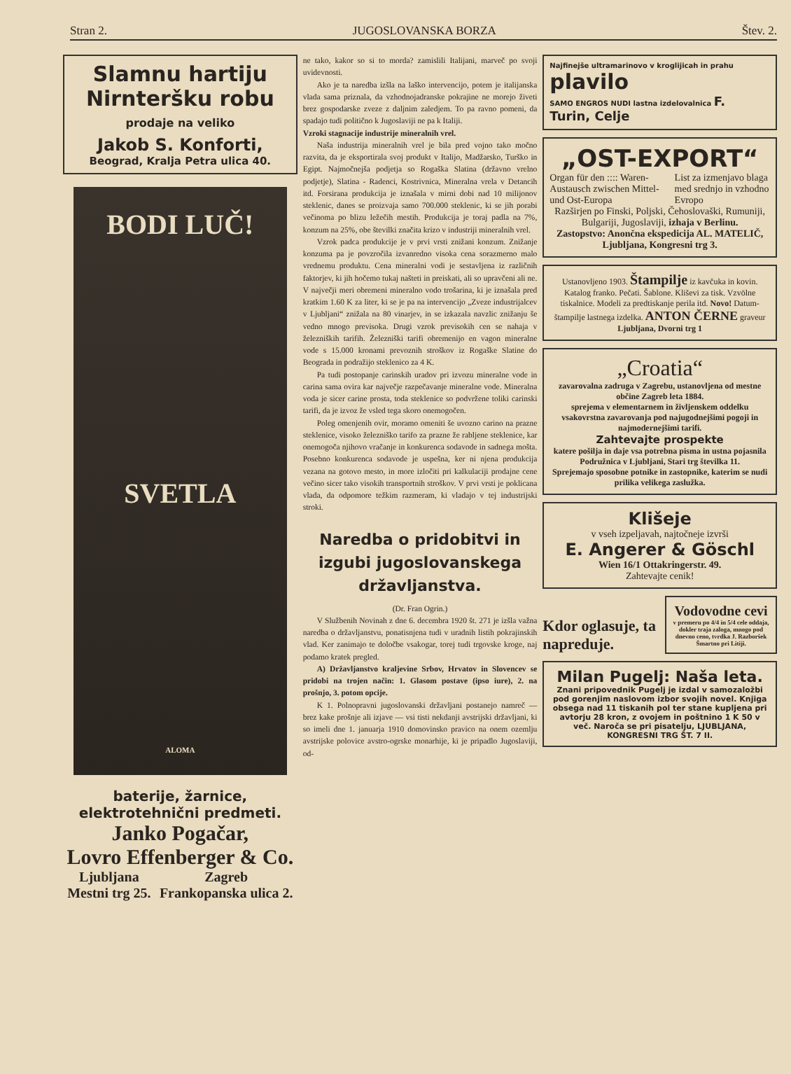Stran 2. JUGOSLOVANSKA BORZA Štev. 2.
Slamnu hartiju Nirnteršku robu
prodaje na veliko
Jakob S. Konforti,
Beograd, Kralja Petra ulica 40.
BODI LUČ!
SVETLA
ALOMA
baterije, žarnice, elektrotehnični predmeti.
Janko Pogačar,
Lovro Effenberger & Co.
Ljubljana
Mestni trg 25. Zagreb
Frankopanska ulica 2.
ne tako, kakor so si to morda? zamislili Italijani, marveč po svoji uvidevnosti.
Ako je ta naredba izšla na laško intervencijo, potem je italijanska vlada sama priznala, da vzhodnojadranske pokrajine ne morejo živeti brez gospodarske zveze z daljnim zaledjem. To pa ravno pomeni, da spadajo tudi politično k Jugoslaviji ne pa k Italiji.
Vzroki stagnacije industrije mineralnih vrel.
Naša industrija mineralnih vrel je bila pred vojno tako močno razvita, da je eksportirala svoj produkt v Italijo, Madžarsko, Turško in Egipt. Najmočnejša podjetja so Rogaška Slatina (državno vrelno podjetje), Slatina - Radenci, Kostrivnica, Mineralna vrela v Detancih itd. Forsirana produkcija je iznašala v mirni dobi nad 10 milijonov steklenic, danes se proizvaja samo 700.000 steklenic, ki se jih porabi večinoma po blizu ležečih mestih. Produkcija je toraj padla na 7%, konzum na 25%, obe številki značita krizo v industriji mineralnih vrel.
Vzrok padca produkcije je v prvi vrsti znižani konzum. Znižanje konzuma pa je povzročila izvanredno visoka cena sorazmerno malo vrednemu produktu. Cena mineralni vodi je sestavljena iz različnih faktorjev, ki jih hočemo tukaj našteti in preiskati, ali so upravčeni ali ne. V največji meri obremeni mineralno vodo trošarina, ki je iznašala pred kratkim 1.60 K za liter, ki se je pa na intervencijo „Zveze industrijalcev v Ljubljani“ znižala na 80 vinarjev, in se izkazala navzlic znižanju še vedno mnogo previsoka. Drugi vzrok previsokih cen se nahaja v železniških tarifih. Železniški tarifi obremenijo en vagon mineralne vode s 15.000 kronami prevoznih stroškov iz Rogaške Slatine do Beograda in podražijo steklenico za 4 K.
Pa tudi postopanje carinskih uradov pri izvozu mineralne vode in carina sama ovira kar največje razpečavanje mineralne vode. Mineralna voda je sicer carine prosta, toda steklenice so podvržene toliki carinski tarifi, da je izvoz že vsled tega skoro onemogočen.
Poleg omenjenih ovir, moramo omeniti še uvozno carino na prazne steklenice, visoko železniško tarifo za prazne že rabljene steklenice, kar onemogoča njihovo vračanje in konkurenca sodavode in sadnega mošta. Posebno konkurenca sodavode je uspešna, ker ni njena produkcija vezana na gotovo mesto, in more izločiti pri kalkulaciji prodajne cene večino sicer tako visokih transportnih stroškov. V prvi vrsti je poklicana vlada, da odpomore težkim razmeram, ki vladajo v tej industrijski stroki.
Naredba o pridobitvi in izgubi jugoslovanskega državljanstva.
(Dr. Fran Ogrin.)
V Službenih Novinah z dne 6. decembra 1920 št. 271 je izšla važna naredba o državljanstvu, ponatisnjena tudi v uradnih listih pokrajinskih vlad. Ker zanimajo te določbe vsakogar, torej tudi trgovske kroge, naj podamo kratek pregled.
A) Državljanstvo kraljevine Srbov, Hrvatov in Slovencev se pridobi na trojen način: 1. Glasom postave (ipso iure), 2. na prošnjo, 3. potom opcije.
K 1. Polnopravni jugoslovanski državljani postanejo namreč — brez kake prošnje ali izjave — vsi tisti nekdanji avstrijski državljani, ki so imeli dne 1. januarja 1910 domovinsko pravico na onem ozemlju avstrijske polovice avstro-ogrske monarhije, ki je pripadlo Jugoslaviji, od-
Najfinejše ultramarinovo v kroglijicah in prahu plavilo
SAMO ENGROS NUDI lastna izdelovalnica F. Turin, Celje
„OST-EXPORT“
Organ für den :::: Waren-Austausch zwischen Mittel- und Ost-Europa List za izmenjavo blaga med srednjo in vzhodno Evropo
Razširjen po Finski, Poljski, Čehoslovaški, Rumuniji, Bulgariji, Jugoslaviji, izhaja v Berlinu.
Zastopstvo: Anončna ekspedicija AL. MATELIČ, Ljubljana, Kongresni trg 3.
Ustanovljeno 1903. Štampilje iz kavčuka in kovin. Katalog franko. Pečati. Šablone. Kliševi za tisk. Vzvölne tiskalnice. Modeli za predtiskanje perila itd. Novo! Datum-štampilje lastnega izdelka. ANTON ČERNE graveur Ljubljana, Dvorni trg 1
„Croatia“
zavarovalna zadruga v Zagrebu, ustanovljena od mestne občine Zagreb leta 1884.
sprejema v elementarnem in življenskem oddelku vsakovrstna zavarovanja pod najugodnejšimi pogoji in najmodernejšimi tarifi.
Zahtevajte prospekte
katere pošilja in daje vsa potrebna pisma in ustna pojasnila
Podružnica v Ljubljani, Stari trg številka 11.
Sprejemajo sposobne potnike in zastopnike, katerim se nudi prilika velikega zaslužka.
Klišeje
v vseh izpeljavah, najtočneje izvrši
E. Angerer & Göschl
Wien 16/1 Ottakringerstr. 49.
Zahtevajte cenik!
Kdor oglasuje, ta napreduje.
Vodovodne cevi
v premeru po 4/4 in 5/4 cele oddaja, dokler traja zaloga, mnogo pod dnevno ceno, tvrdka J. Razboršek Šmartno pri Litiji.
Milan Pugelj: Naša leta.
Znani pripovednik Pugelj je izdal v samozaložbi pod gorenjim naslovom izbor svojih novel. Knjiga obsega nad 11 tiskanih pol ter stane kupljena pri avtorju 28 kron, z ovojem in poštnino 1 K 50 v več. Naroča se pri pisatelju, LJUBLJANA, KONGRESNI TRG ŠT. 7 II.